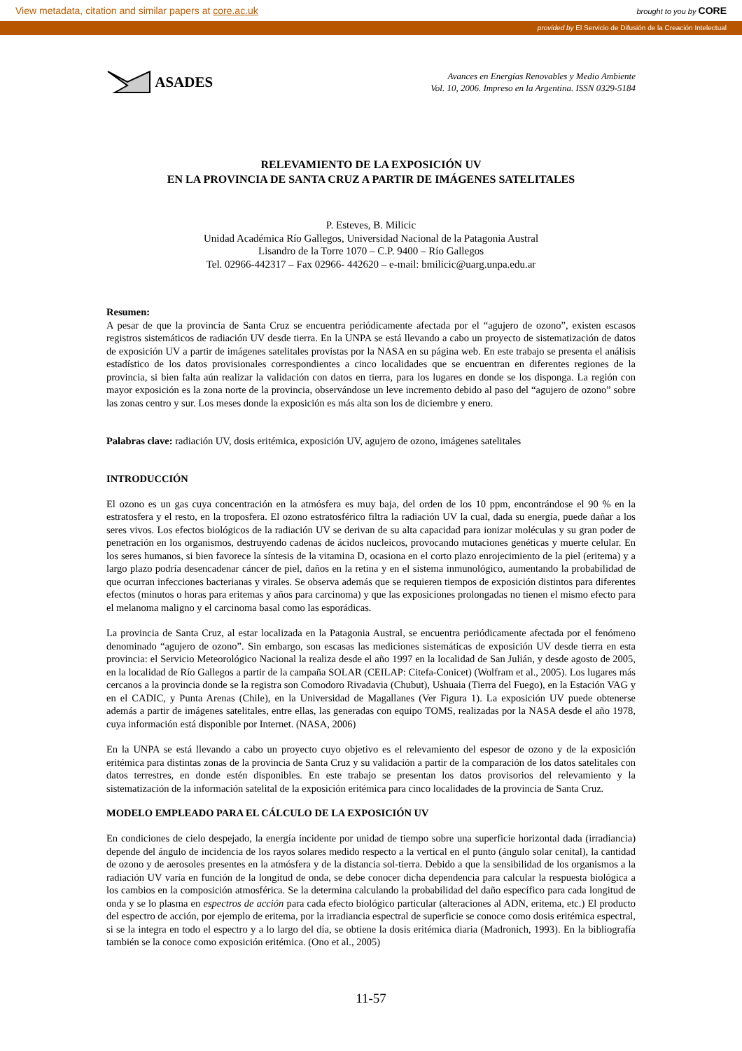View metadata, citation and similar papers at core.ac.uk brought to you by CORE
provided by El Servicio de Difusión de la Creación Intelectual
ASADES
Avances en Energías Renovables y Medio Ambiente
Vol. 10, 2006. Impreso en la Argentina. ISSN 0329-5184
RELEVAMIENTO DE LA EXPOSICIÓN UV
EN LA PROVINCIA DE SANTA CRUZ A PARTIR DE IMÁGENES SATELITALES
P. Esteves, B. Milicic
Unidad Académica Río Gallegos, Universidad Nacional de la Patagonia Austral
Lisandro de la Torre 1070 – C.P. 9400 – Río Gallegos
Tel. 02966-442317 – Fax 02966- 442620 – e-mail: bmilicic@uarg.unpa.edu.ar
Resumen:
A pesar de que la provincia de Santa Cruz se encuentra periódicamente afectada por el “agujero de ozono”, existen escasos registros sistemáticos de radiación UV desde tierra. En la UNPA se está llevando a cabo un proyecto de sistematización de datos de exposición UV a partir de imágenes satelitales provistas por la NASA en su página web. En este trabajo se presenta el análisis estadístico de los datos provisionales correspondientes a cinco localidades que se encuentran en diferentes regiones de la provincia, si bien falta aún realizar la validación con datos en tierra, para los lugares en donde se los disponga. La región con mayor exposición es la zona norte de la provincia, observándose un leve incremento debido al paso del “agujero de ozono” sobre las zonas centro y sur. Los meses donde la exposición es más alta son los de diciembre y enero.
Palabras clave: radiación UV, dosis eritémica, exposición UV, agujero de ozono, imágenes satelitales
INTRODUCCIÓN
El ozono es un gas cuya concentración en la atmósfera es muy baja, del orden de los 10 ppm, encontrándose el 90 % en la estratosfera y el resto, en la troposfera. El ozono estratosférico filtra la radiación UV la cual, dada su energía, puede dañar a los seres vivos. Los efectos biológicos de la radiación UV se derivan de su alta capacidad para ionizar moléculas y su gran poder de penetración en los organismos, destruyendo cadenas de ácidos nucleicos, provocando mutaciones genéticas y muerte celular. En los seres humanos, si bien favorece la síntesis de la vitamina D, ocasiona en el corto plazo enrojecimiento de la piel (eritema) y a largo plazo podría desencadenar cáncer de piel, daños en la retina y en el sistema inmunológico, aumentando la probabilidad de que ocurran infecciones bacterianas y virales. Se observa además que se requieren tiempos de exposición distintos para diferentes efectos (minutos o horas para eritemas y años para carcinoma) y que las exposiciones prolongadas no tienen el mismo efecto para el melanoma maligno y el carcinoma basal como las esporádicas.
La provincia de Santa Cruz, al estar localizada en la Patagonia Austral, se encuentra periódicamente afectada por el fenómeno denominado “agujero de ozono”. Sin embargo, son escasas las mediciones sistemáticas de exposición UV desde tierra en esta provincia: el Servicio Meteorológico Nacional la realiza desde el año 1997 en la localidad de San Julián, y desde agosto de 2005, en la localidad de Río Gallegos a partir de la campaña SOLAR (CEILAP: Citefa-Conicet) (Wolfram et al., 2005). Los lugares más cercanos a la provincia donde se la registra son Comodoro Rivadavia (Chubut), Ushuaia (Tierra del Fuego), en la Estación VAG y en el CADIC, y Punta Arenas (Chile), en la Universidad de Magallanes (Ver Figura 1). La exposición UV puede obtenerse además a partir de imágenes satelitales, entre ellas, las generadas con equipo TOMS, realizadas por la NASA desde el año 1978, cuya información está disponible por Internet. (NASA, 2006)
En la UNPA se está llevando a cabo un proyecto cuyo objetivo es el relevamiento del espesor de ozono y de la exposición eritémica para distintas zonas de la provincia de Santa Cruz y su validación a partir de la comparación de los datos satelitales con datos terrestres, en donde estén disponibles. En este trabajo se presentan los datos provisorios del relevamiento y la sistematización de la información satelital de la exposición eritémica para cinco localidades de la provincia de Santa Cruz.
MODELO EMPLEADO PARA EL CÁLCULO DE LA EXPOSICIÓN UV
En condiciones de cielo despejado, la energía incidente por unidad de tiempo sobre una superficie horizontal dada (irradiancia) depende del ángulo de incidencia de los rayos solares medido respecto a la vertical en el punto (ángulo solar cenital), la cantidad de ozono y de aerosoles presentes en la atmósfera y de la distancia sol-tierra. Debido a que la sensibilidad de los organismos a la radiación UV varía en función de la longitud de onda, se debe conocer dicha dependencia para calcular la respuesta biológica a los cambios en la composición atmosférica. Se la determina calculando la probabilidad del daño específico para cada longitud de onda y se lo plasma en espectros de acción para cada efecto biológico particular (alteraciones al ADN, eritema, etc.) El producto del espectro de acción, por ejemplo de eritema, por la irradiancia espectral de superficie se conoce como dosis eritémica espectral, si se la integra en todo el espectro y a lo largo del día, se obtiene la dosis eritémica diaria (Madronich, 1993). En la bibliografía también se la conoce como exposición eritémica. (Ono et al., 2005)
11-57